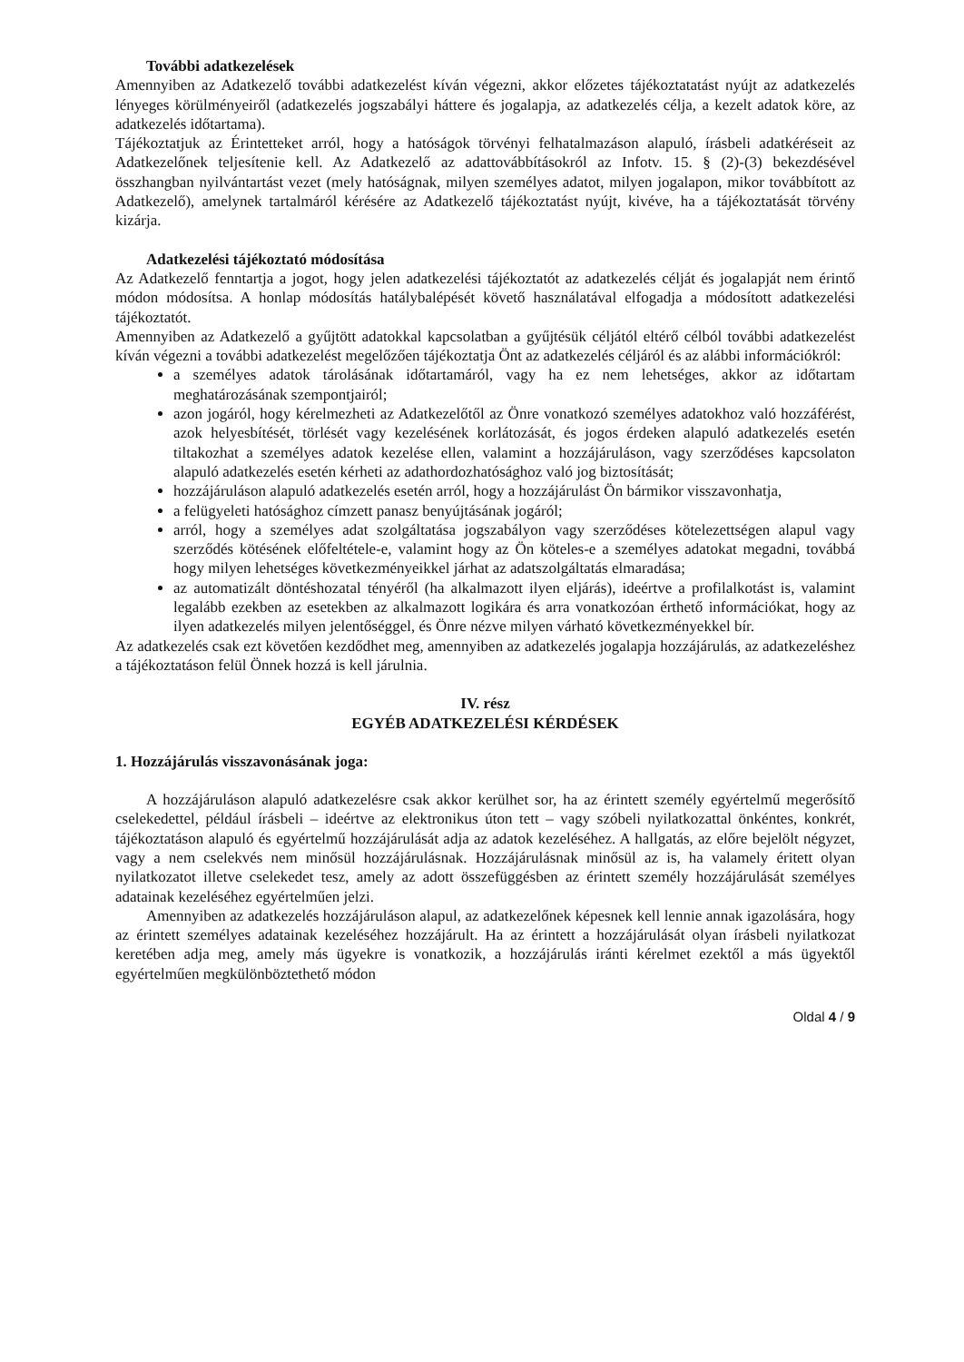További adatkezelések
Amennyiben az Adatkezelő további adatkezelést kíván végezni, akkor előzetes tájékoztatatást nyújt az adatkezelés lényeges körülményeiről (adatkezelés jogszabályi háttere és jogalapja, az adatkezelés célja, a kezelt adatok köre, az adatkezelés időtartama).
Tájékoztatjuk az Érintetteket arról, hogy a hatóságok törvényi felhatalmazáson alapuló, írásbeli adatkéréseit az Adatkezelőnek teljesítenie kell. Az Adatkezelő az adattovábbításokról az Infotv. 15. § (2)-(3) bekezdésével összhangban nyilvántartást vezet (mely hatóságnak, milyen személyes adatot, milyen jogalapon, mikor továbbított az Adatkezelő), amelynek tartalmáról kérésére az Adatkezelő tájékoztatást nyújt, kivéve, ha a tájékoztatását törvény kizárja.
Adatkezelési tájékoztató módosítása
Az Adatkezelő fenntartja a jogot, hogy jelen adatkezelési tájékoztatót az adatkezelés célját és jogalapját nem érintő módon módosítsa. A honlap módosítás hatálybalépését követő használatával elfogadja a módosított adatkezelési tájékoztatót.
Amennyiben az Adatkezelő a gyűjtött adatokkal kapcsolatban a gyűjtésük céljától eltérő célból további adatkezelést kíván végezni a további adatkezelést megelőzően tájékoztatja Önt az adatkezelés céljáról és az alábbi információkról:
a személyes adatok tárolásának időtartamáról, vagy ha ez nem lehetséges, akkor az időtartam meghatározásának szempontjairól;
azon jogáról, hogy kérelmezheti az Adatkezelőtől az Önre vonatkozó személyes adatokhoz való hozzáférést, azok helyesbítését, törlését vagy kezelésének korlátozását, és jogos érdeken alapuló adatkezelés esetén tiltakozhat a személyes adatok kezelése ellen, valamint a hozzájáruláson, vagy szerződéses kapcsolaton alapuló adatkezelés esetén kérheti az adathordozhatósághoz való jog biztosítását;
hozzájáruláson alapuló adatkezelés esetén arról, hogy a hozzájárulást Ön bármikor visszavonhatja,
a felügyeleti hatósághoz címzett panasz benyújtásának jogáról;
arról, hogy a személyes adat szolgáltatása jogszabályon vagy szerződéses kötelezettségen alapul vagy szerződés kötésének előfeltétele-e, valamint hogy az Ön köteles-e a személyes adatokat megadni, továbbá hogy milyen lehetséges következményeikkel járhat az adatszolgáltatás elmaradása;
az automatizált döntéshozatal tényéről (ha alkalmazott ilyen eljárás), ideértve a profilalkotást is, valamint legalább ezekben az esetekben az alkalmazott logikára és arra vonatkozóan érthető információkat, hogy az ilyen adatkezelés milyen jelentőséggel, és Önre nézve milyen várható következményekkel bír.
Az adatkezelés csak ezt követően kezdődhet meg, amennyiben az adatkezelés jogalapja hozzájárulás, az adatkezeléshez a tájékoztatáson felül Önnek hozzá is kell járulnia.
IV. rész
EGYÉB ADATKEZELÉSI KÉRDÉSEK
1. Hozzájárulás visszavonásának joga:
A hozzájáruláson alapuló adatkezelésre csak akkor kerülhet sor, ha az érintett személy egyértelmű megerősítő cselekedettel, például írásbeli – ideértve az elektronikus úton tett – vagy szóbeli nyilatkozattal önkéntes, konkrét, tájékoztatáson alapuló és egyértelmű hozzájárulását adja az adatok kezeléséhez. A hallgatás, az előre bejelölt négyzet, vagy a nem cselekvés nem minősül hozzájárulásnak. Hozzájárulásnak minősül az is, ha valamely éritett olyan nyilatkozatot illetve cselekedet tesz, amely az adott összefüggésben az érintett személy hozzájárulását személyes adatainak kezeléséhez egyértelműen jelzi.
Amennyiben az adatkezelés hozzájáruláson alapul, az adatkezelőnek képesnek kell lennie annak igazolására, hogy az érintett személyes adatainak kezeléséhez hozzájárult. Ha az érintett a hozzájárulását olyan írásbeli nyilatkozat keretében adja meg, amely más ügyekre is vonatkozik, a hozzájárulás iránti kérelmet ezektől a más ügyektől egyértelműen megkülönböztethető módon
Oldal 4 / 9